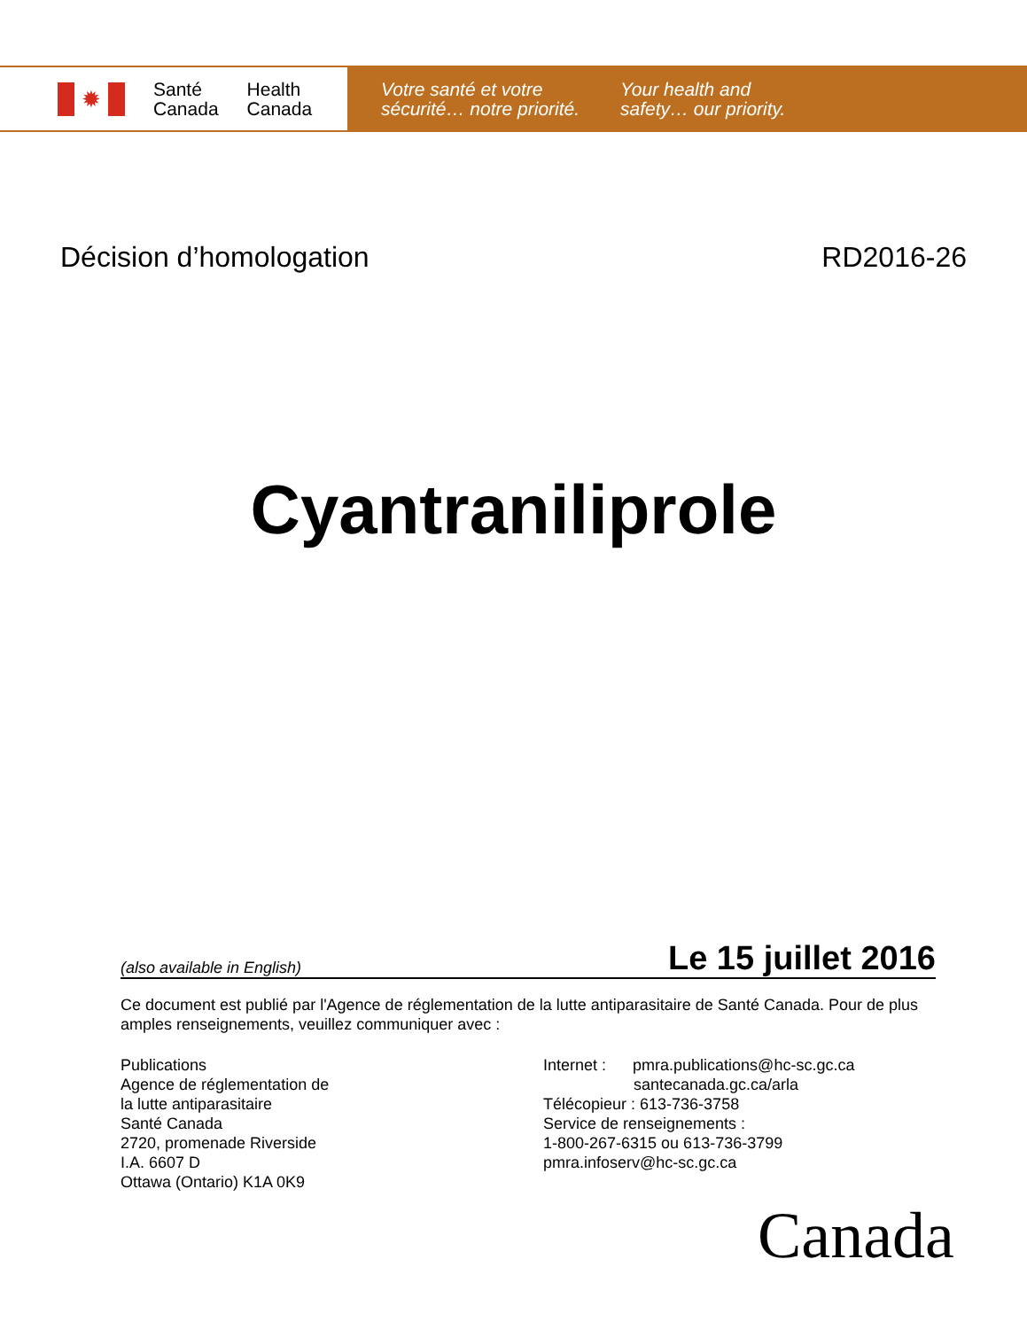✹
Santé
Canada
Health
Canada
Votre santé et votre
sécurité… notre priorité.
Your health and
safety… our priority.
Décision d’homologation RD2016-26
Cyantraniliprole
(also available in English) Le 15 juillet 2016
Ce document est publié par l'Agence de réglementation de la lutte antiparasitaire de Santé Canada. Pour de plus amples renseignements, veuillez communiquer avec :
Publications
Agence de réglementation de
la lutte antiparasitaire
Santé Canada
2720, promenade Riverside
I.A. 6607 D
Ottawa (Ontario) K1A 0K9
Internet : pmra.publications@hc-sc.gc.ca
santecanada.gc.ca/arla
Télécopieur : 613-736-3758
Service de renseignements :
1-800-267-6315 ou 613-736-3799
pmra.infoserv@hc-sc.gc.ca
Canada